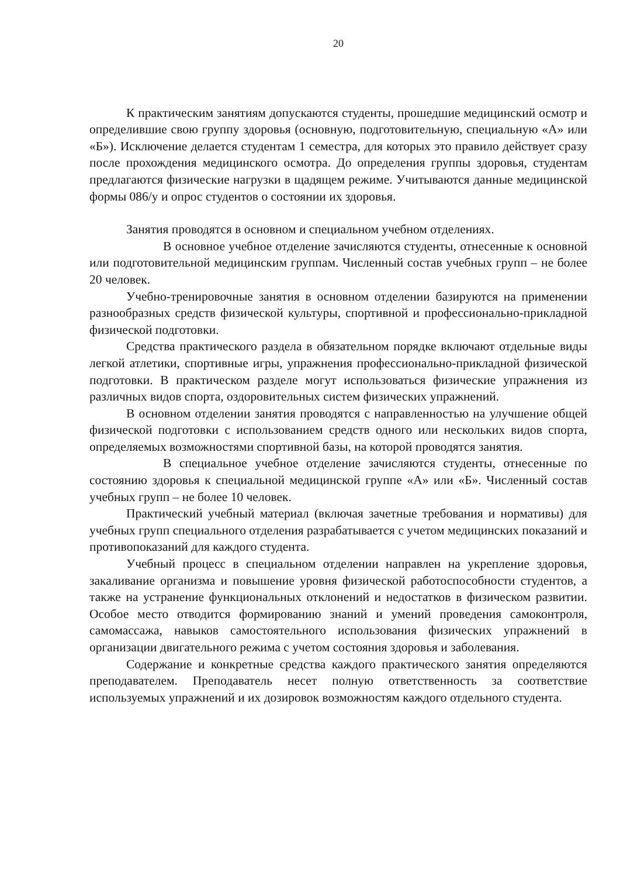20
К практическим занятиям допускаются студенты, прошедшие медицинский осмотр и определившие свою группу здоровья (основную, подготовительную, специальную «А» или «Б»). Исключение делается студентам 1 семестра, для которых это правило действует сразу после прохождения медицинского осмотра. До определения группы здоровья, студентам предлагаются физические нагрузки в щадящем режиме. Учитываются данные медицинской формы 086/у и опрос студентов о состоянии их здоровья.
Занятия проводятся в основном и специальном учебном отделениях.
В основное учебное отделение зачисляются студенты, отнесенные к основной или подготовительной медицинским группам. Численный состав учебных групп – не более 20 человек.
Учебно-тренировочные занятия в основном отделении базируются на применении разнообразных средств физической культуры, спортивной и профессионально-прикладной физической подготовки.
Средства практического раздела в обязательном порядке включают отдельные виды легкой атлетики, спортивные игры, упражнения профессионально-прикладной физической подготовки. В практическом разделе могут использоваться физические упражнения из различных видов спорта, оздоровительных систем физических упражнений.
В основном отделении занятия проводятся с направленностью на улучшение общей физической подготовки с использованием средств одного или нескольких видов спорта, определяемых возможностями спортивной базы, на которой проводятся занятия.
В специальное учебное отделение зачисляются студенты, отнесенные по состоянию здоровья к специальной медицинской группе «А» или «Б». Численный состав учебных групп – не более 10 человек.
Практический учебный материал (включая зачетные требования и нормативы) для учебных групп специального отделения разрабатывается с учетом медицинских показаний и противопоказаний для каждого студента.
Учебный процесс в специальном отделении направлен на укрепление здоровья, закаливание организма и повышение уровня физической работоспособности студентов, а также на устранение функциональных отклонений и недостатков в физическом развитии. Особое место отводится формированию знаний и умений проведения самоконтроля, самомассажа, навыков самостоятельного использования физических упражнений в организации двигательного режима с учетом состояния здоровья и заболевания.
Содержание и конкретные средства каждого практического занятия определяются преподавателем. Преподаватель несет полную ответственность за соответствие используемых упражнений и их дозировок возможностям каждого отдельного студента.